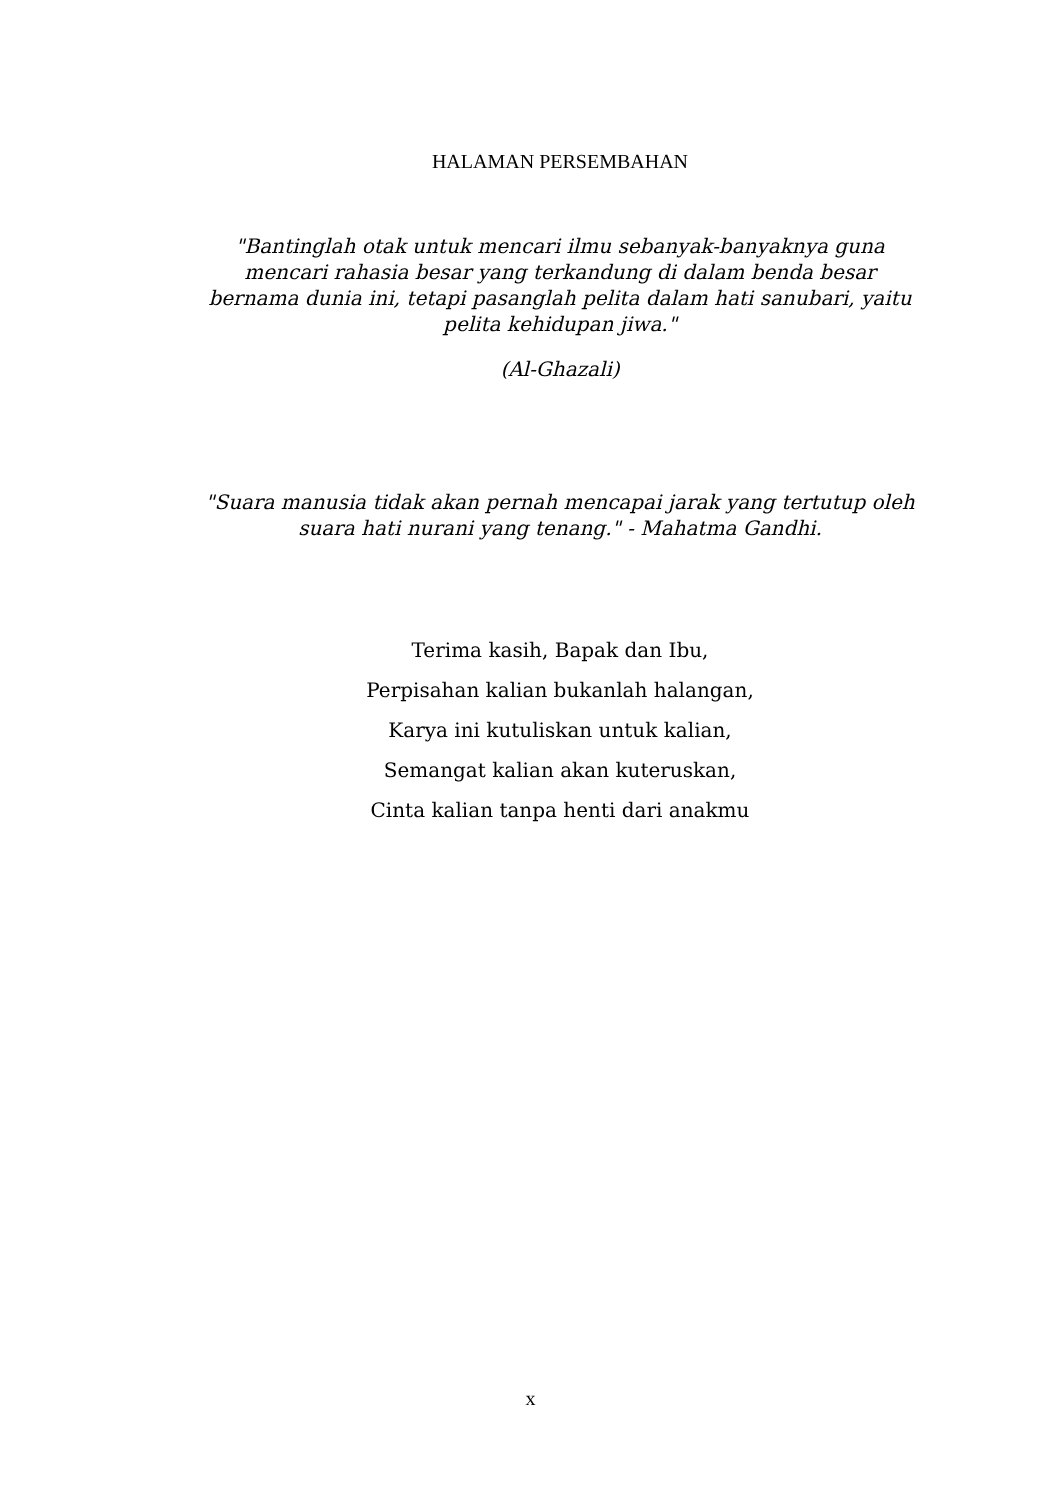HALAMAN PERSEMBAHAN
"Bantinglah otak untuk mencari ilmu sebanyak-banyaknya guna mencari rahasia besar yang terkandung di dalam benda besar bernama dunia ini, tetapi pasanglah pelita dalam hati sanubari, yaitu pelita kehidupan jiwa."
(Al-Ghazali)
"Suara manusia tidak akan pernah mencapai jarak yang tertutup oleh suara hati nurani yang tenang." - Mahatma Gandhi.
Terima kasih, Bapak dan Ibu,
Perpisahan kalian bukanlah halangan,
Karya ini kutuliskan untuk kalian,
Semangat kalian akan kuteruskan,
Cinta kalian tanpa henti dari anakmu
x